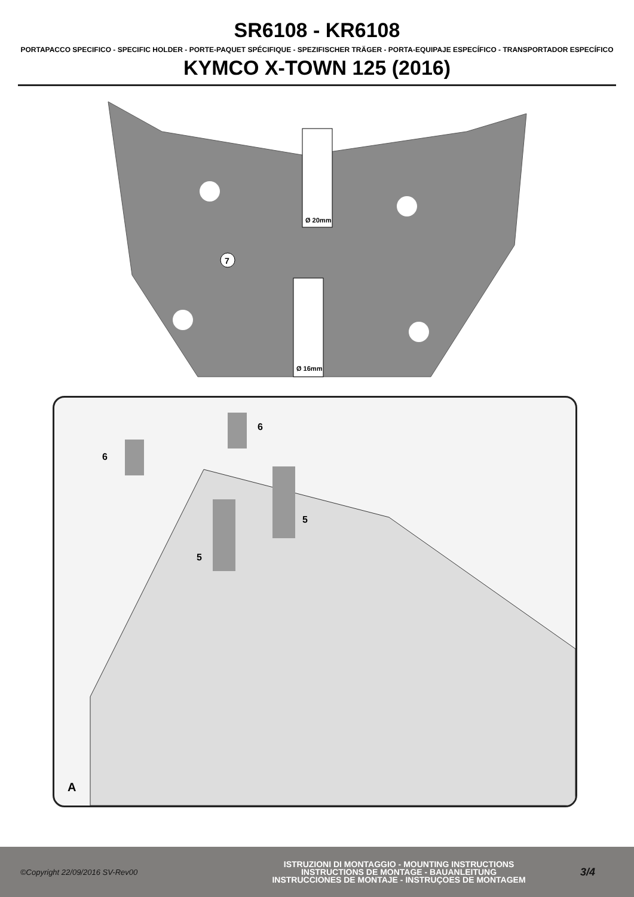SR6108 - KR6108
PORTAPACCO SPECIFICO - SPECIFIC HOLDER - PORTE-PAQUET SPÉCIFIQUE - SPEZIFISCHER TRÄGER - PORTA-EQUIPAJE ESPECÍFICO - TRANSPORTADOR ESPECÍFICO
KYMCO X-TOWN 125 (2016)
7
Ø 20mm
Ø 16mm
6
6
5
5
A
©Copyright 22/09/2016 SV-Rev00
ISTRUZIONI DI MONTAGGIO - MOUNTING INSTRUCTIONS
INSTRUCTIONS DE MONTAGE - BAUANLEITUNG
INSTRUCCIONES DE MONTAJE - INSTRUÇOES DE MONTAGEM
3/4